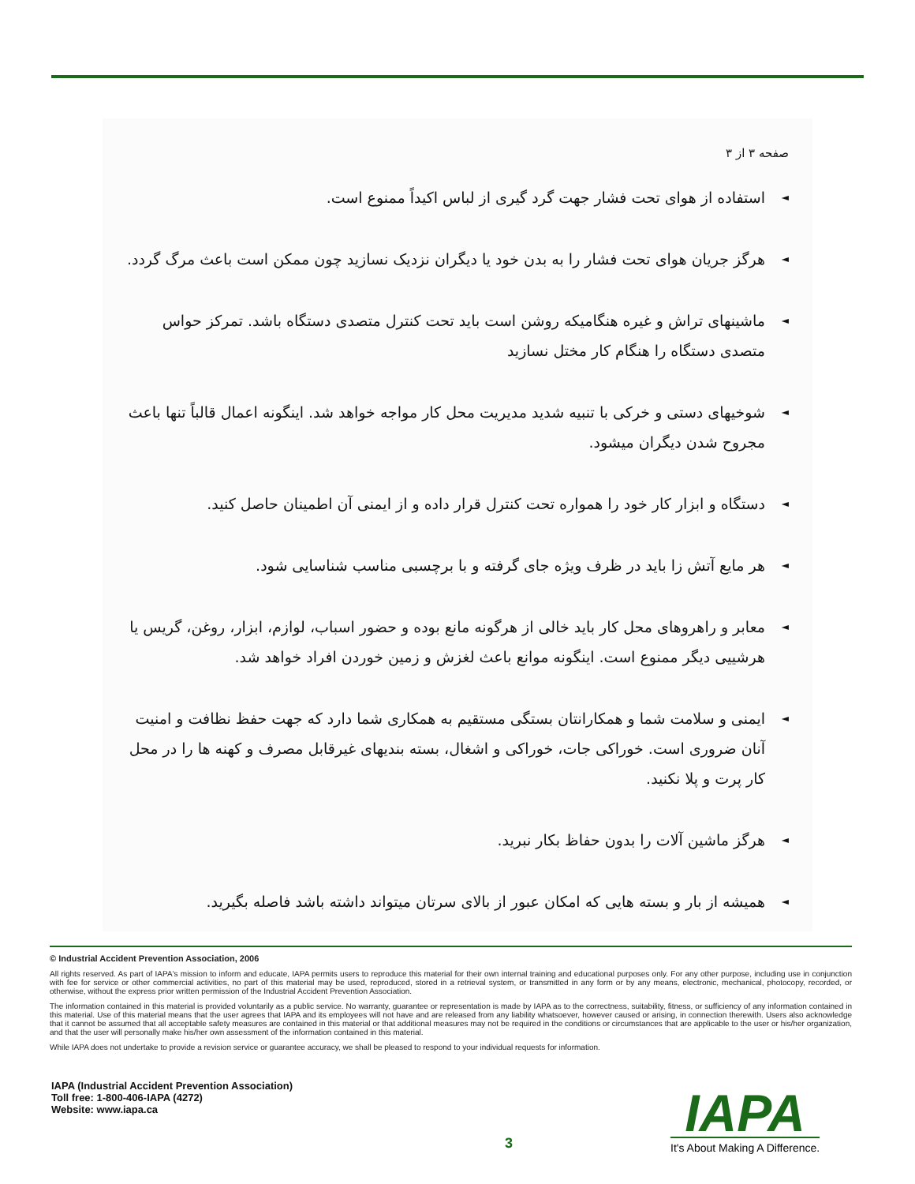صفحه ۳ از ۳
◄ استفاده از هوای تحت فشار جهت گرد گیری از لباس اکیداً ممنوع است.
◄ هرگز جریان هوای تحت فشار را به بدن خود یا دیگران نزدیک نسازید چون ممکن است باعث مرگ گردد.
◄ ماشینهای تراش و غیره هنگامیکه روشن است باید تحت کنترل متصدی دستگاه باشد. تمرکز حواس متصدی دستگاه را هنگام کار مختل نسازید
◄ شوخیهای دستی و خرکی با تنبیه شدید مدیریت محل کار مواجه خواهد شد. اینگونه اعمال قالباً تنها باعث مجروح شدن دیگران میشود.
◄ دستگاه و ابزار کار خود را همواره تحت کنترل قرار داده و از ایمنی آن اطمینان حاصل کنید.
◄ هر مایع آتش زا باید در ظرف ویژه جای گرفته و با برچسبی مناسب شناسایی شود.
◄ معابر و راهروهای محل کار باید خالی از هرگونه مانع بوده و حضور اسباب، لوازم، ابزار، روغن، گریس یا هرشییی دیگر ممنوع است. اینگونه موانع باعث لغزش و زمین خوردن افراد خواهد شد.
◄ ایمنی و سلامت شما و همکارانتان بستگی مستقیم به همکاری شما دارد که جهت حفظ نظافت و امنیت آنان ضروری است. خوراکی جات، خوراکی و اشغال، بسته بندیهای غیرقابل مصرف و کهنه ها را در محل کار پرت و پلا نکنید.
◄ هرگز ماشین آلات را بدون حفاظ بکار نبرید.
◄ همیشه از بار و بسته هایی که امکان عبور از بالای سرتان میتواند داشته باشد فاصله بگیرید.
© Industrial Accident Prevention Association, 2006
All rights reserved. As part of IAPA's mission to inform and educate, IAPA permits users to reproduce this material for their own internal training and educational purposes only. For any other purpose, including use in conjunction with fee for service or other commercial activities, no part of this material may be used, reproduced, stored in a retrieval system, or transmitted in any form or by any means, electronic, mechanical, photocopy, recorded, or otherwise, without the express prior written permission of the Industrial Accident Prevention Association.
The information contained in this material is provided voluntarily as a public service. No warranty, guarantee or representation is made by IAPA as to the correctness, suitability, fitness, or sufficiency of any information contained in this material. Use of this material means that the user agrees that IAPA and its employees will not have and are released from any liability whatsoever, however caused or arising, in connection therewith. Users also acknowledge that it cannot be assumed that all acceptable safety measures are contained in this material or that additional measures may not be required in the conditions or circumstances that are applicable to the user or his/her organization, and that the user will personally make his/her own assessment of the information contained in this material.
While IAPA does not undertake to provide a revision service or guarantee accuracy, we shall be pleased to respond to your individual requests for information.
IAPA (Industrial Accident Prevention Association)
Toll free: 1-800-406-IAPA (4272)
Website: www.iapa.ca
3
IAPA
It's About Making A Difference.